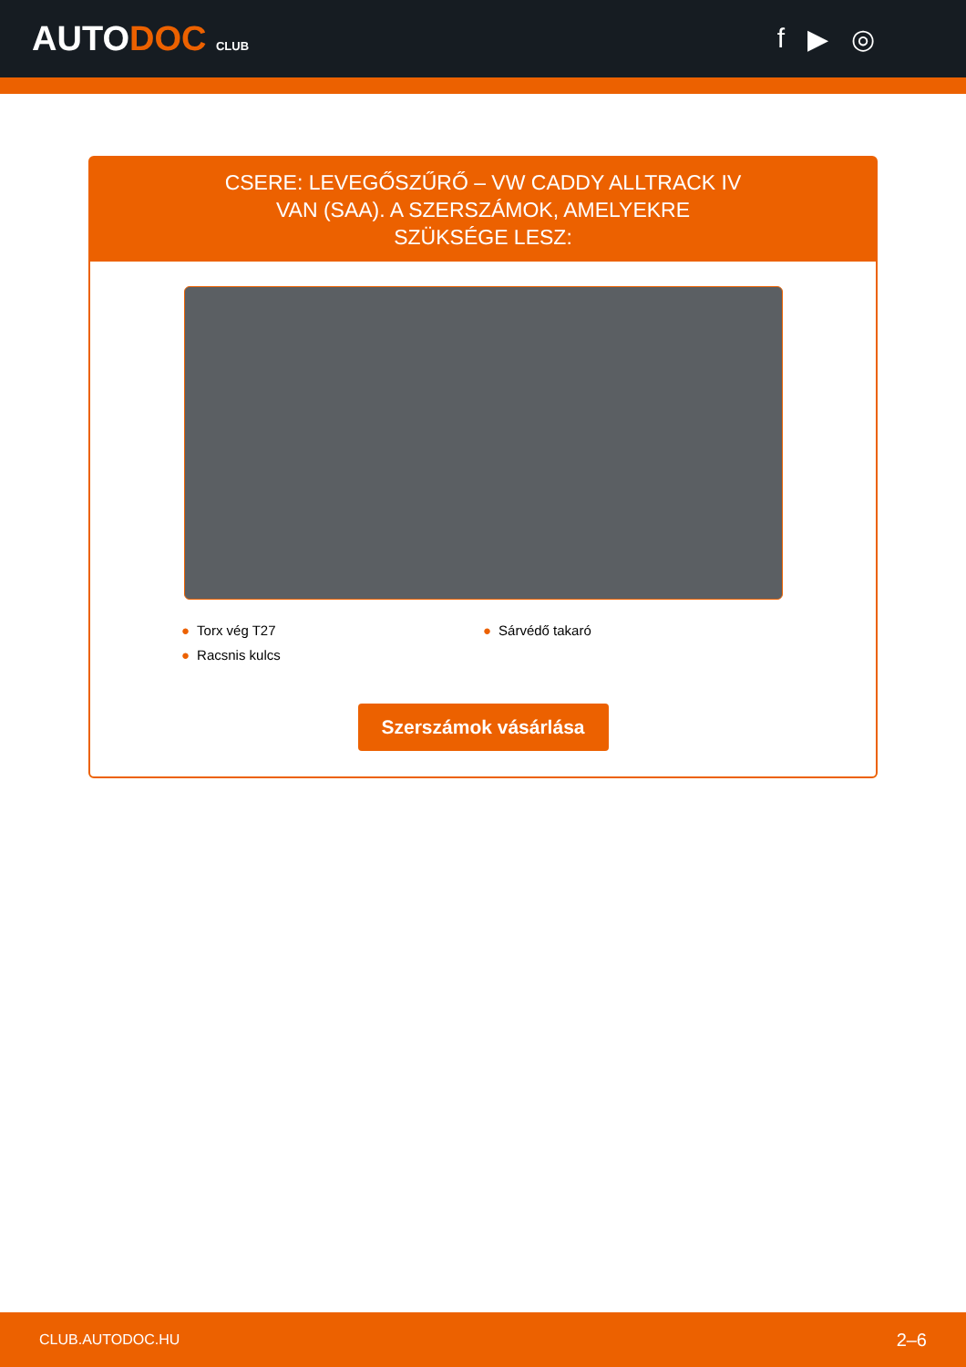AUTODOC CLUB
f ▶ ◎
CSERE: LEVEGŐSZŰRŐ – VW CADDY ALLTRACK IV VAN (SAA). A SZERSZÁMOK, AMELYEKRE SZÜKSÉGE LESZ:
● Torx vég T27
● Sárvédő takaró
● Racsnis kulcs
Szerszámok vásárlása
CLUB.AUTODOC.HU 2–6